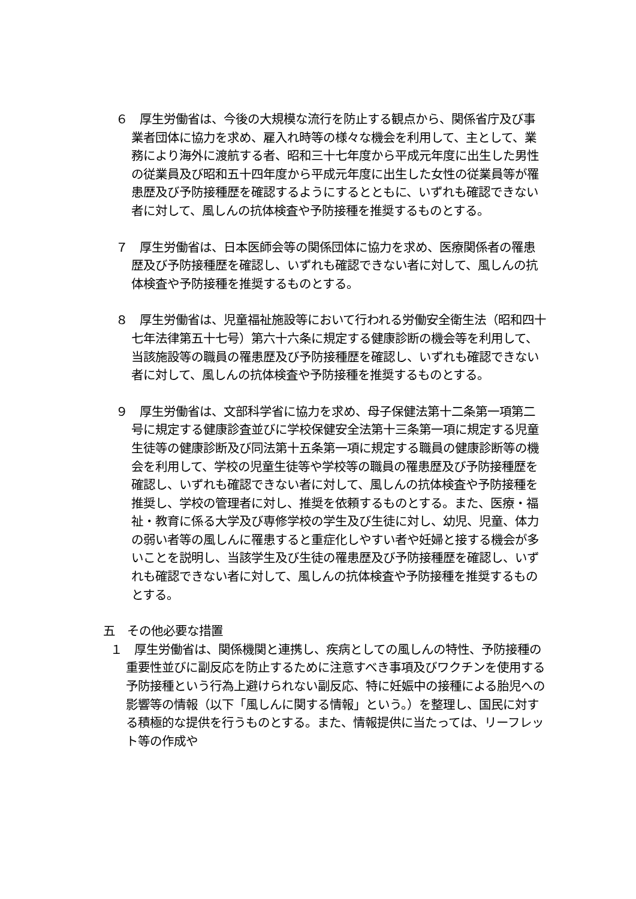６　厚生労働省は、今後の大規模な流行を防止する観点から、関係省庁及び事業者団体に協力を求め、雇入れ時等の様々な機会を利用して、主として、業務により海外に渡航する者、昭和三十七年度から平成元年度に出生した男性の従業員及び昭和五十四年度から平成元年度に出生した女性の従業員等が罹患歴及び予防接種歴を確認するようにするとともに、いずれも確認できない者に対して、風しんの抗体検査や予防接種を推奨するものとする。
７　厚生労働省は、日本医師会等の関係団体に協力を求め、医療関係者の罹患歴及び予防接種歴を確認し、いずれも確認できない者に対して、風しんの抗体検査や予防接種を推奨するものとする。
８　厚生労働省は、児童福祉施設等において行われる労働安全衛生法（昭和四十七年法律第五十七号）第六十六条に規定する健康診断の機会等を利用して、当該施設等の職員の罹患歴及び予防接種歴を確認し、いずれも確認できない者に対して、風しんの抗体検査や予防接種を推奨するものとする。
９　厚生労働省は、文部科学省に協力を求め、母子保健法第十二条第一項第二号に規定する健康診査並びに学校保健安全法第十三条第一項に規定する児童生徒等の健康診断及び同法第十五条第一項に規定する職員の健康診断等の機会を利用して、学校の児童生徒等や学校等の職員の罹患歴及び予防接種歴を確認し、いずれも確認できない者に対して、風しんの抗体検査や予防接種を推奨し、学校の管理者に対し、推奨を依頼するものとする。また、医療・福祉・教育に係る大学及び専修学校の学生及び生徒に対し、幼児、児童、体力の弱い者等の風しんに罹患すると重症化しやすい者や妊婦と接する機会が多いことを説明し、当該学生及び生徒の罹患歴及び予防接種歴を確認し、いずれも確認できない者に対して、風しんの抗体検査や予防接種を推奨するものとする。
五　その他必要な措置
１　厚生労働省は、関係機関と連携し、疾病としての風しんの特性、予防接種の重要性並びに副反応を防止するために注意すべき事項及びワクチンを使用する予防接種という行為上避けられない副反応、特に妊娠中の接種による胎児への影響等の情報（以下「風しんに関する情報」という。）を整理し、国民に対する積極的な提供を行うものとする。また、情報提供に当たっては、リーフレット等の作成や